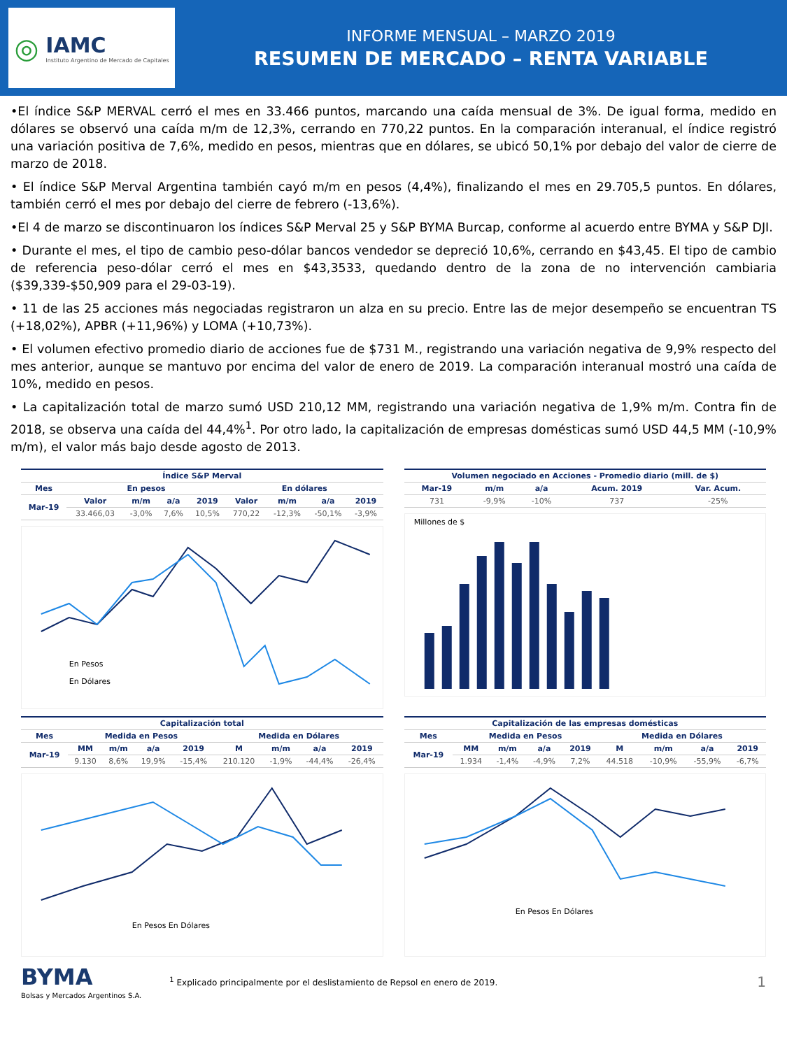◎
IAMC
Instituto Argentino de Mercado de Capitales
INFORME MENSUAL – MARZO 2019
RESUMEN DE MERCADO – RENTA VARIABLE
•El índice S&P MERVAL cerró el mes en 33.466 puntos, marcando una caída mensual de 3%. De igual forma, medido en dólares se observó una caída m/m de 12,3%, cerrando en 770,22 puntos. En la comparación interanual, el índice registró una variación positiva de 7,6%, medido en pesos, mientras que en dólares, se ubicó 50,1% por debajo del valor de cierre de marzo de 2018.
• El índice S&P Merval Argentina también cayó m/m en pesos (4,4%), finalizando el mes en 29.705,5 puntos. En dólares, también cerró el mes por debajo del cierre de febrero (-13,6%).
•El 4 de marzo se discontinuaron los índices S&P Merval 25 y S&P BYMA Burcap, conforme al acuerdo entre BYMA y S&P DJI.
• Durante el mes, el tipo de cambio peso-dólar bancos vendedor se depreció 10,6%, cerrando en $43,45. El tipo de cambio de referencia peso-dólar cerró el mes en $43,3533, quedando dentro de la zona de no intervención cambiaria ($39,339-$50,909 para el 29-03-19).
• 11 de las 25 acciones más negociadas registraron un alza en su precio. Entre las de mejor desempeño se encuentran TS (+18,02%), APBR (+11,96%) y LOMA (+10,73%).
• El volumen efectivo promedio diario de acciones fue de $731 M., registrando una variación negativa de 9,9% respecto del mes anterior, aunque se mantuvo por encima del valor de enero de 2019. La comparación interanual mostró una caída de 10%, medido en pesos.
• La capitalización total de marzo sumó USD 210,12 MM, registrando una variación negativa de 1,9% m/m. Contra fin de 2018, se observa una caída del 44,4%<sup>1</sup>. Por otro lado, la capitalización de empresas domésticas sumó USD 44,5 MM (-10,9% m/m), el valor más bajo desde agosto de 2013.
| Índice S&P Merval | | | | | | | | |
| --- | --- | --- | --- | --- | --- | --- | --- | --- |
| Mes | En pesos | | | | En dólares | | | |
| Mar-19 | Valor | m/m | a/a | 2019 | Valor | m/m | a/a | 2019 |
| | 33.466,03 | -3,0% | 7,6% | 10,5% | 770,22 | -12,3% | -50,1% | -3,9% |
En Pesos
En Dólares
| Volumen negociado en Acciones - Promedio diario (mill. de $) | | | | |
| --- | --- | --- | --- | --- |
| Mar-19 | m/m | a/a | Acum. 2019 | Var. Acum. |
| 731 | -9,9% | -10% | 737 | -25% |
Millones de $
| Capitalización total | | | | | | | | |
| --- | --- | --- | --- | --- | --- | --- | --- | --- |
| Mes | Medida en Pesos | | | | Medida en Dólares | | | |
| Mar-19 | MM | m/m | a/a | 2019 | M | m/m | a/a | 2019 |
| | 9.130 | 8,6% | 19,9% | -15,4% | 210.120 | -1,9% | -44,4% | -26,4% |
En Pesos En Dólares
| Capitalización de las empresas domésticas | | | | | | | | |
| --- | --- | --- | --- | --- | --- | --- | --- | --- |
| Mes | Medida en Pesos | | | | Medida en Dólares | | | |
| Mar-19 | MM | m/m | a/a | 2019 | M | m/m | a/a | 2019 |
| | 1.934 | -1,4% | -4,9% | 7,2% | 44.518 | -10,9% | -55,9% | -6,7% |
En Pesos En Dólares
BYMA
Bolsas y Mercados Argentinos S.A.
<sup>1</sup> Explicado principalmente por el deslistamiento de Repsol en enero de 2019.
1